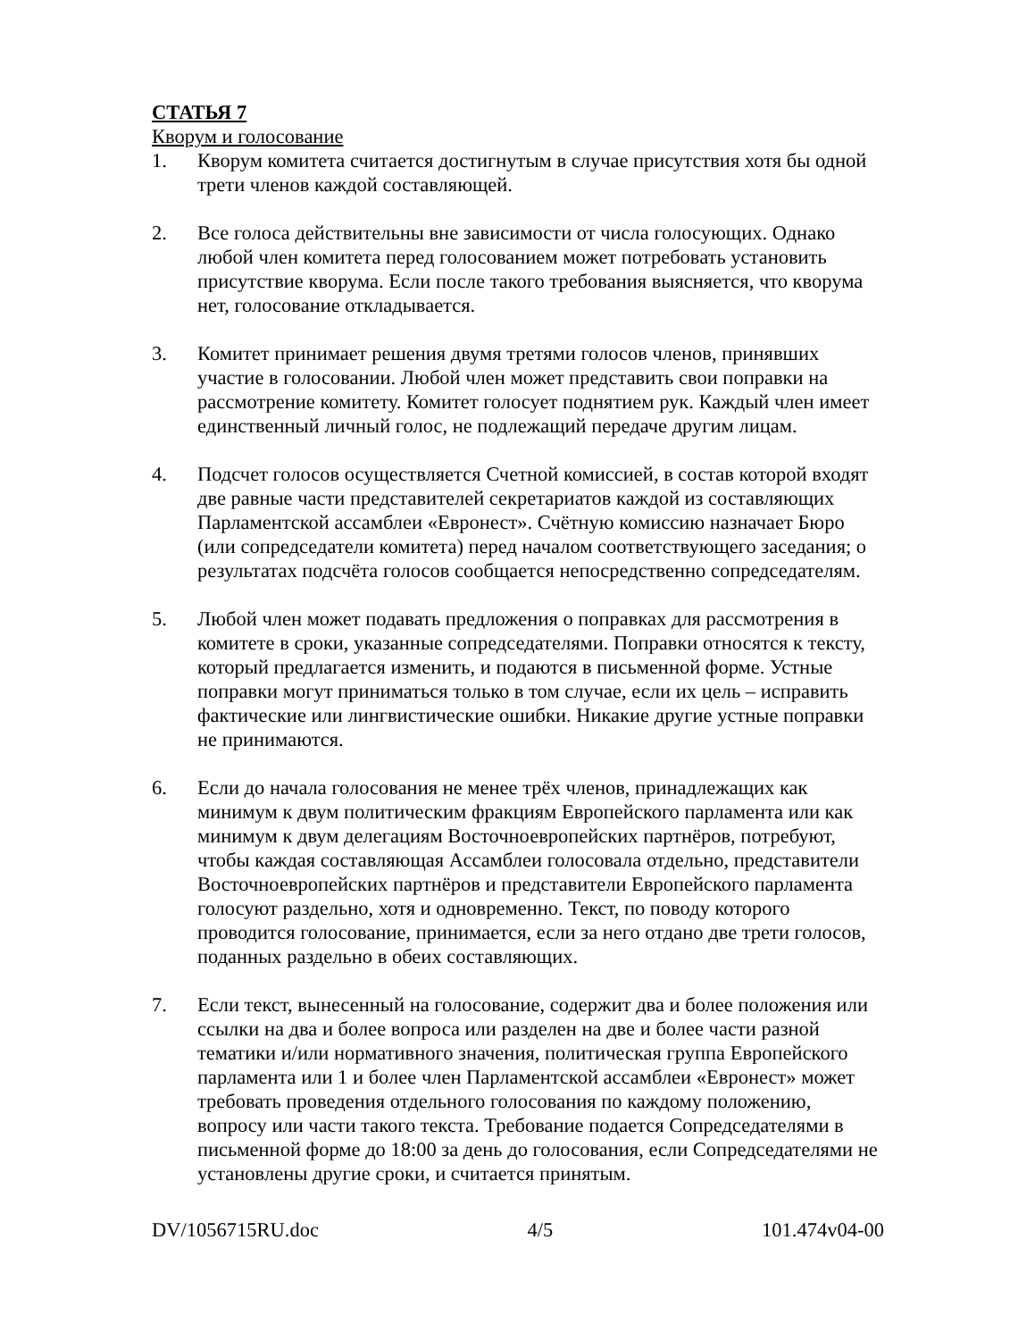СТАТЬЯ 7
Кворум и голосование
1. Кворум комитета считается достигнутым в случае присутствия хотя бы одной трети членов каждой составляющей.
2. Все голоса действительны вне зависимости от числа голосующих. Однако любой член комитета перед голосованием может потребовать установить присутствие кворума. Если после такого требования выясняется, что кворума нет, голосование откладывается.
3. Комитет принимает решения двумя третями голосов членов, принявших участие в голосовании. Любой член может представить свои поправки на рассмотрение комитету. Комитет голосует поднятием рук. Каждый член имеет единственный личный голос, не подлежащий передаче другим лицам.
4. Подсчет голосов осуществляется Счетной комиссией, в состав которой входят две равные части представителей секретариатов каждой из составляющих Парламентской ассамблеи «Евронест». Счётную комиссию назначает Бюро (или сопредседатели комитета) перед началом соответствующего заседания; о результатах подсчёта голосов сообщается непосредственно сопредседателям.
5. Любой член может подавать предложения о поправках для рассмотрения в комитете в сроки, указанные сопредседателями. Поправки относятся к тексту, который предлагается изменить, и подаются в письменной форме. Устные поправки могут приниматься только в том случае, если их цель – исправить фактические или лингвистические ошибки. Никакие другие устные поправки не принимаются.
6. Если до начала голосования не менее трёх членов, принадлежащих как минимум к двум политическим фракциям Европейского парламента или как минимум к двум делегациям Восточноевропейских партнёров, потребуют, чтобы каждая составляющая Ассамблеи голосовала отдельно, представители Восточноевропейских партнёров и представители Европейского парламента голосуют раздельно, хотя и одновременно. Текст, по поводу которого проводится голосование, принимается, если за него отдано две трети голосов, поданных раздельно в обеих составляющих.
7. Если текст, вынесенный на голосование, содержит два и более положения или ссылки на два и более вопроса или разделен на две и более части разной тематики и/или нормативного значения, политическая группа Европейского парламента или 1 и более член Парламентской ассамблеи «Евронест» может требовать проведения отдельного голосования по каждому положению, вопросу или части такого текста. Требование подается Сопредседателями в письменной форме до 18:00 за день до голосования, если Сопредседателями не установлены другие сроки, и считается принятым.
DV/1056715RU.doc 4/5 101.474v04-00